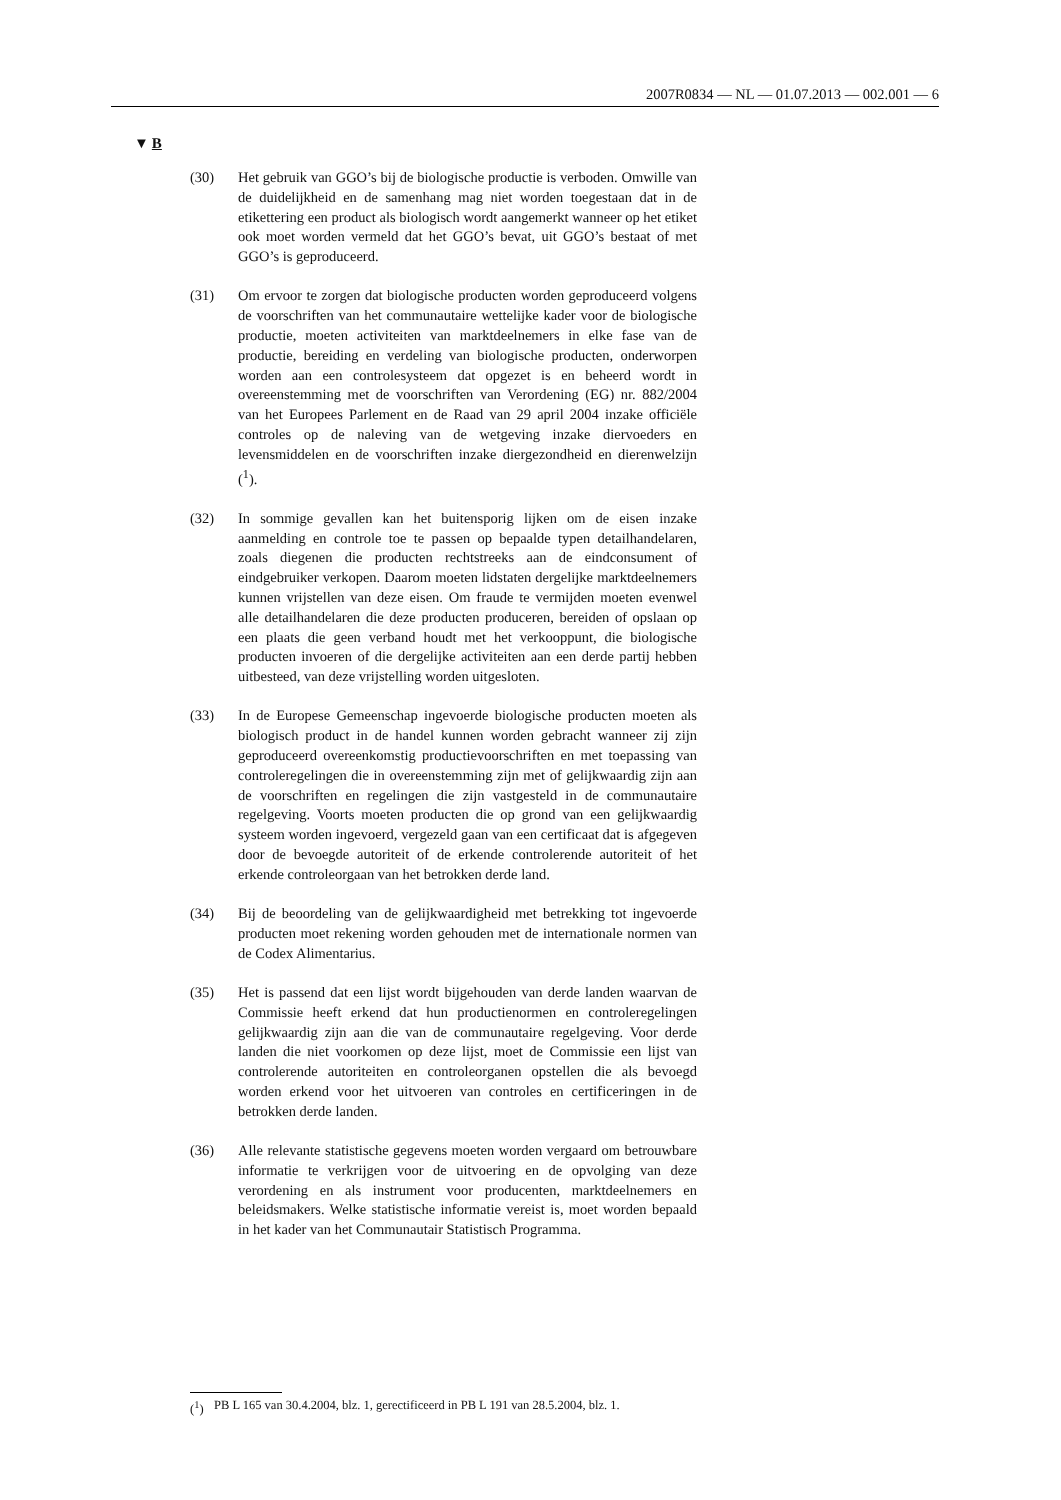2007R0834 — NL — 01.07.2013 — 002.001 — 6
▼ B
(30) Het gebruik van GGO’s bij de biologische productie is verboden. Omwille van de duidelijkheid en de samenhang mag niet worden toegestaan dat in de etikettering een product als biologisch wordt aangemerkt wanneer op het etiket ook moet worden vermeld dat het GGO’s bevat, uit GGO’s bestaat of met GGO’s is geprodu­ceerd.
(31) Om ervoor te zorgen dat biologische producten worden geprodu­ceerd volgens de voorschriften van het communautaire wettelijke kader voor de biologische productie, moeten activiteiten van marktdeelnemers in elke fase van de productie, bereiding en ver­deling van biologische producten, onderworpen worden aan een controlesysteem dat opgezet is en beheerd wordt in overeenstem­ming met de voorschriften van Verordening (EG) nr. 882/2004 van het Europees Parlement en de Raad van 29 april 2004 inzake officiële controles op de naleving van de wetgeving inzake dier­voeders en levensmiddelen en de voorschriften inzake dier­gezondheid en dierenwelzijn (<sup>1</sup>).
(32) In sommige gevallen kan het buitensporig lijken om de eisen inzake aanmelding en controle toe te passen op bepaalde typen detailhandelaren, zoals diegenen die producten rechtstreeks aan de eindconsument of eindgebruiker verkopen. Daarom moeten lidstaten dergelijke marktdeelnemers kunnen vrijstellen van deze eisen. Om fraude te vermijden moeten evenwel alle detailhan­delaren die deze producten produceren, bereiden of opslaan op een plaats die geen verband houdt met het verkooppunt, die bio­logische producten invoeren of die dergelijke activiteiten aan een derde partij hebben uitbesteed, van deze vrijstelling worden uit­gesloten.
(33) In de Europese Gemeenschap ingevoerde biologische producten moeten als biologisch product in de handel kunnen worden ge­bracht wanneer zij zijn geproduceerd overeenkomstig productie­voorschriften en met toepassing van controleregelingen die in overeenstemming zijn met of gelijkwaardig zijn aan de voor­schriften en regelingen die zijn vastgesteld in de communautaire regelgeving. Voorts moeten producten die op grond van een ge­lijkwaardig systeem worden ingevoerd, vergezeld gaan van een certificaat dat is afgegeven door de bevoegde autoriteit of de erkende controlerende autoriteit of het erkende controleorgaan van het betrokken derde land.
(34) Bij de beoordeling van de gelijkwaardigheid met betrekking tot ingevoerde producten moet rekening worden gehouden met de internationale normen van de Codex Alimentarius.
(35) Het is passend dat een lijst wordt bijgehouden van derde landen waarvan de Commissie heeft erkend dat hun productienormen en controleregelingen gelijkwaardig zijn aan die van de communau­taire regelgeving. Voor derde landen die niet voorkomen op deze lijst, moet de Commissie een lijst van controlerende autoriteiten en controleorganen opstellen die als bevoegd worden erkend voor het uitvoeren van controles en certificeringen in de betrokken derde landen.
(36) Alle relevante statistische gegevens moeten worden vergaard om betrouwbare informatie te verkrijgen voor de uitvoering en de opvolging van deze verordening en als instrument voor produ­centen, marktdeelnemers en beleidsmakers. Welke statistische in­formatie vereist is, moet worden bepaald in het kader van het Communautair Statistisch Programma.
(<sup>1</sup>) PB L 165 van 30.4.2004, blz. 1, gerectificeerd in PB L 191 van 28.5.2004, blz. 1.